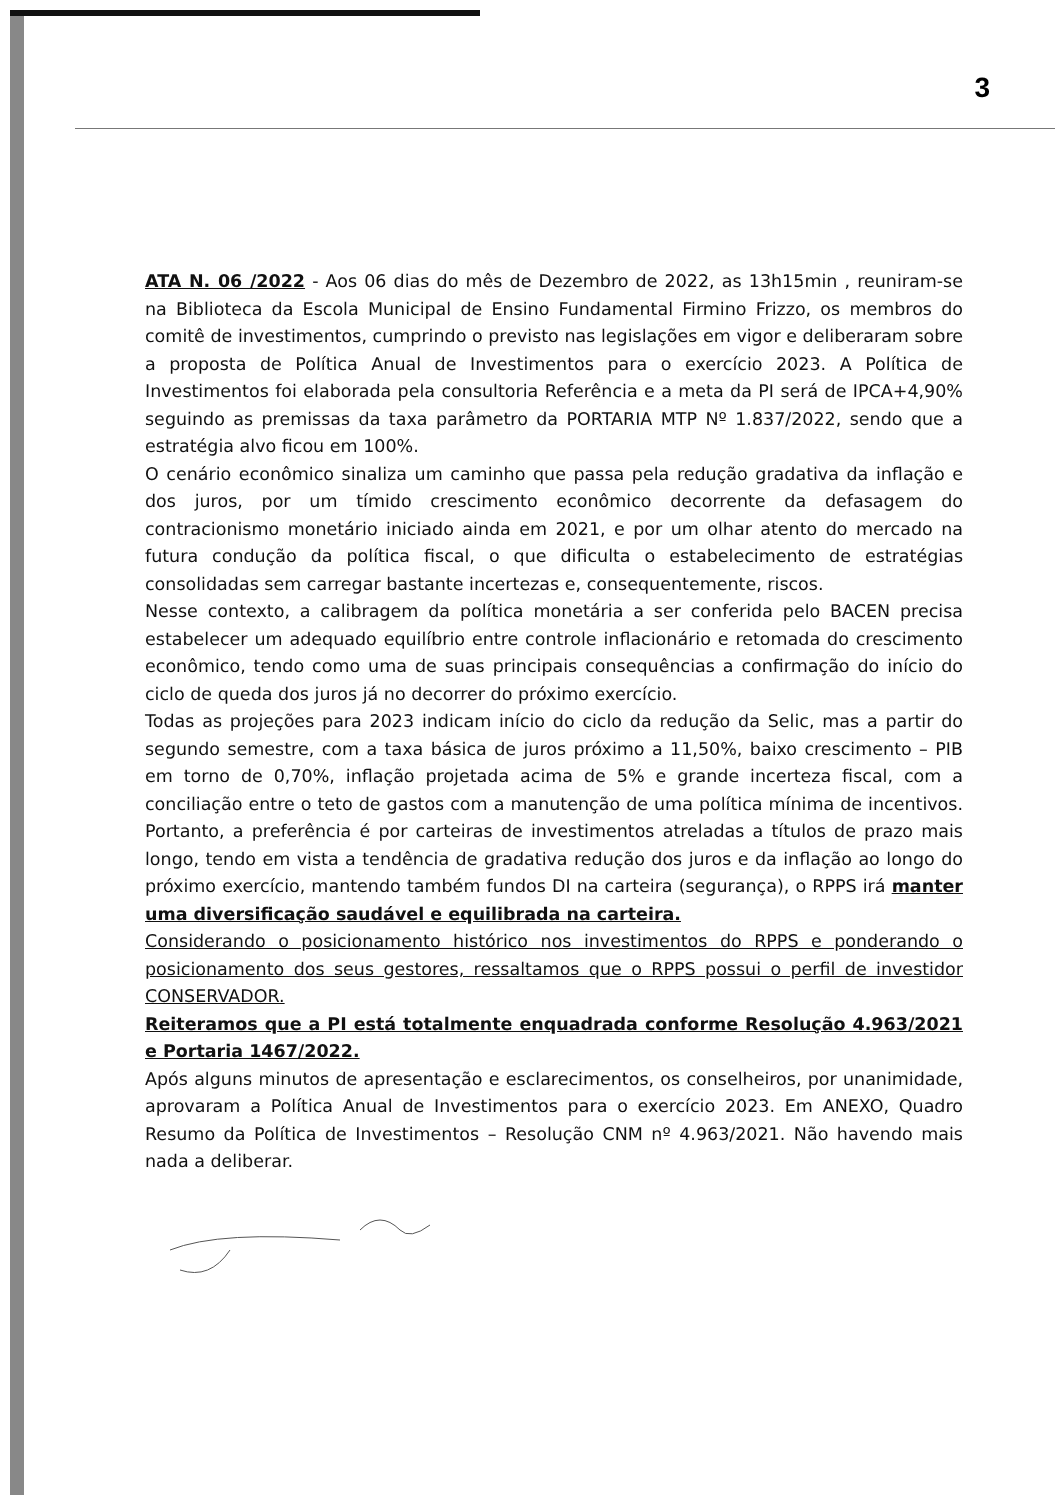3
ATA N. 06 /2022 - Aos 06 dias do mês de Dezembro de 2022, as 13h15min , reuniram-se na Biblioteca da Escola Municipal de Ensino Fundamental Firmino Frizzo, os membros do comitê de investimentos, cumprindo o previsto nas legislações em vigor e deliberaram sobre a proposta de Política Anual de Investimentos para o exercício 2023. A Política de Investimentos foi elaborada pela consultoria Referência e a meta da PI será de IPCA+4,90% seguindo as premissas da taxa parâmetro da PORTARIA MTP Nº 1.837/2022, sendo que a estratégia alvo ficou em 100%.
O cenário econômico sinaliza um caminho que passa pela redução gradativa da inflação e dos juros, por um tímido crescimento econômico decorrente da defasagem do contracionismo monetário iniciado ainda em 2021, e por um olhar atento do mercado na futura condução da política fiscal, o que dificulta o estabelecimento de estratégias consolidadas sem carregar bastante incertezas e, consequentemente, riscos.
Nesse contexto, a calibragem da política monetária a ser conferida pelo BACEN precisa estabelecer um adequado equilíbrio entre controle inflacionário e retomada do crescimento econômico, tendo como uma de suas principais consequências a confirmação do início do ciclo de queda dos juros já no decorrer do próximo exercício.
Todas as projeções para 2023 indicam início do ciclo da redução da Selic, mas a partir do segundo semestre, com a taxa básica de juros próximo a 11,50%, baixo crescimento – PIB em torno de 0,70%, inflação projetada acima de 5% e grande incerteza fiscal, com a conciliação entre o teto de gastos com a manutenção de uma política mínima de incentivos. Portanto, a preferência é por carteiras de investimentos atreladas a títulos de prazo mais longo, tendo em vista a tendência de gradativa redução dos juros e da inflação ao longo do próximo exercício, mantendo também fundos DI na carteira (segurança), o RPPS irá manter uma diversificação saudável e equilibrada na carteira.
Considerando o posicionamento histórico nos investimentos do RPPS e ponderando o posicionamento dos seus gestores, ressaltamos que o RPPS possui o perfil de investidor CONSERVADOR.
Reiteramos que a PI está totalmente enquadrada conforme Resolução 4.963/2021 e Portaria 1467/2022.
Após alguns minutos de apresentação e esclarecimentos, os conselheiros, por unanimidade, aprovaram a Política Anual de Investimentos para o exercício 2023. Em ANEXO, Quadro Resumo da Política de Investimentos – Resolução CNM nº 4.963/2021. Não havendo mais nada a deliberar.